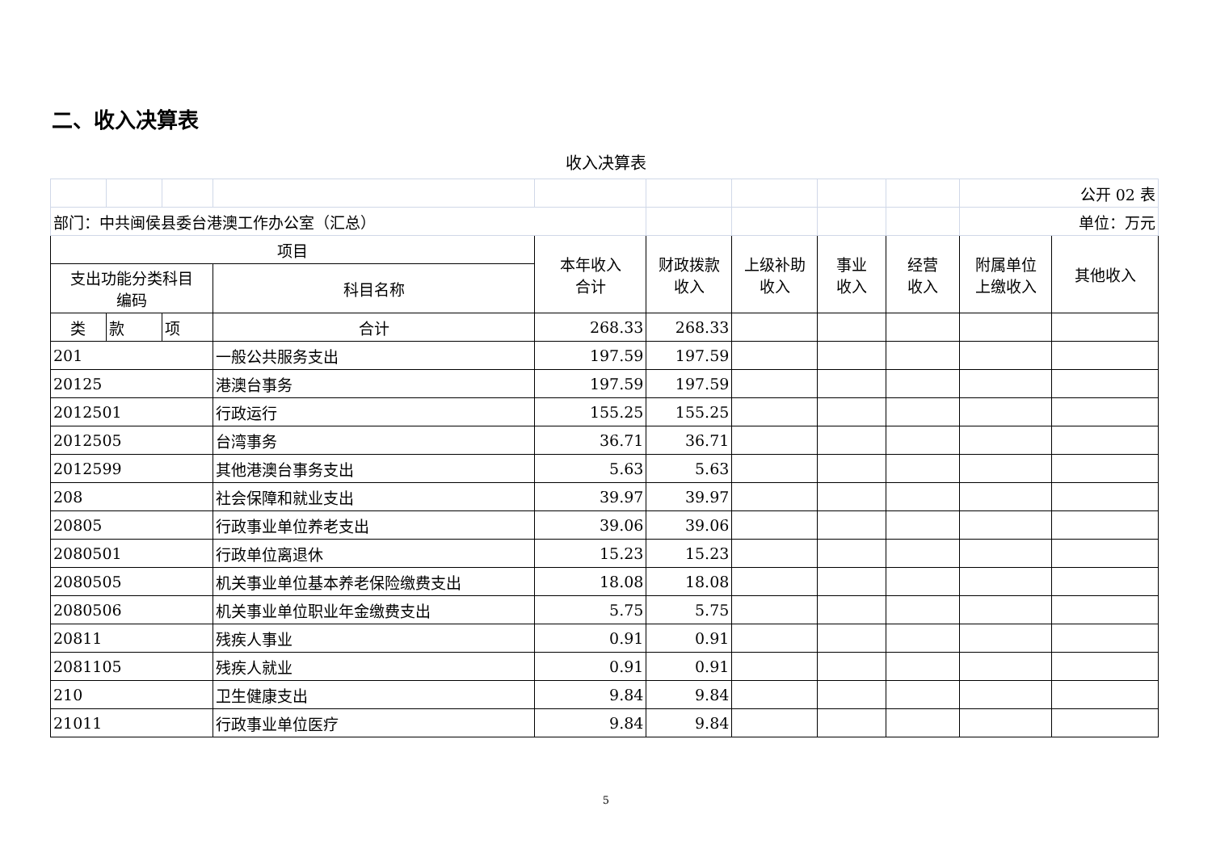二、收入决算表
收入决算表
| | | | | | | | | | 公开 02 表 | |
| 部门：中共闽侯县委台港澳工作办公室（汇总） | | | | | | | | | 单位：万元 | |
| 项目 | | | | 本年收入 合计 | 财政拨款 收入 | 上级补助 收入 | 事业 收入 | 经营 收入 | 附属单位 上缴收入 | 其他收入 |
| 支出功能分类科目 编码 | | | 科目名称 | | | | | | | |
| 类 | 款 | 项 | 合计 | 268.33 | 268.33 | | | | | |
| 201 | | | 一般公共服务支出 | 197.59 | 197.59 | | | | | |
| 20125 | | | 港澳台事务 | 197.59 | 197.59 | | | | | |
| 2012501 | | | 行政运行 | 155.25 | 155.25 | | | | | |
| 2012505 | | | 台湾事务 | 36.71 | 36.71 | | | | | |
| 2012599 | | | 其他港澳台事务支出 | 5.63 | 5.63 | | | | | |
| 208 | | | 社会保障和就业支出 | 39.97 | 39.97 | | | | | |
| 20805 | | | 行政事业单位养老支出 | 39.06 | 39.06 | | | | | |
| 2080501 | | | 行政单位离退休 | 15.23 | 15.23 | | | | | |
| 2080505 | | | 机关事业单位基本养老保险缴费支出 | 18.08 | 18.08 | | | | | |
| 2080506 | | | 机关事业单位职业年金缴费支出 | 5.75 | 5.75 | | | | | |
| 20811 | | | 残疾人事业 | 0.91 | 0.91 | | | | | |
| 2081105 | | | 残疾人就业 | 0.91 | 0.91 | | | | | |
| 210 | | | 卫生健康支出 | 9.84 | 9.84 | | | | | |
| 21011 | | | 行政事业单位医疗 | 9.84 | 9.84 | | | | | |
5